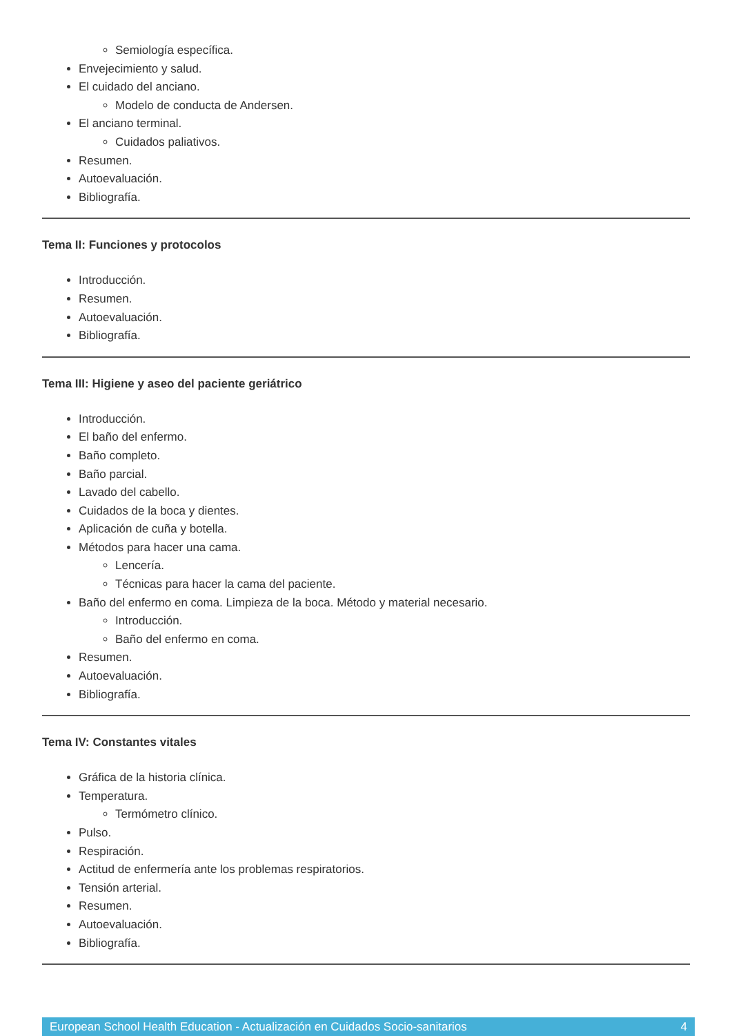Semiología específica.
Envejecimiento y salud.
El cuidado del anciano.
Modelo de conducta de Andersen.
El anciano terminal.
Cuidados paliativos.
Resumen.
Autoevaluación.
Bibliografía.
Tema II: Funciones y protocolos
Introducción.
Resumen.
Autoevaluación.
Bibliografía.
Tema III: Higiene y aseo del paciente geriátrico
Introducción.
El baño del enfermo.
Baño completo.
Baño parcial.
Lavado del cabello.
Cuidados de la boca y dientes.
Aplicación de cuña y botella.
Métodos para hacer una cama.
Lencería.
Técnicas para hacer la cama del paciente.
Baño del enfermo en coma. Limpieza de la boca. Método y material necesario.
Introducción.
Baño del enfermo en coma.
Resumen.
Autoevaluación.
Bibliografía.
Tema IV: Constantes vitales
Gráfica de la historia clínica.
Temperatura.
Termómetro clínico.
Pulso.
Respiración.
Actitud de enfermería ante los problemas respiratorios.
Tensión arterial.
Resumen.
Autoevaluación.
Bibliografía.
European School Health Education - Actualización en Cuidados Socio-sanitarios 4